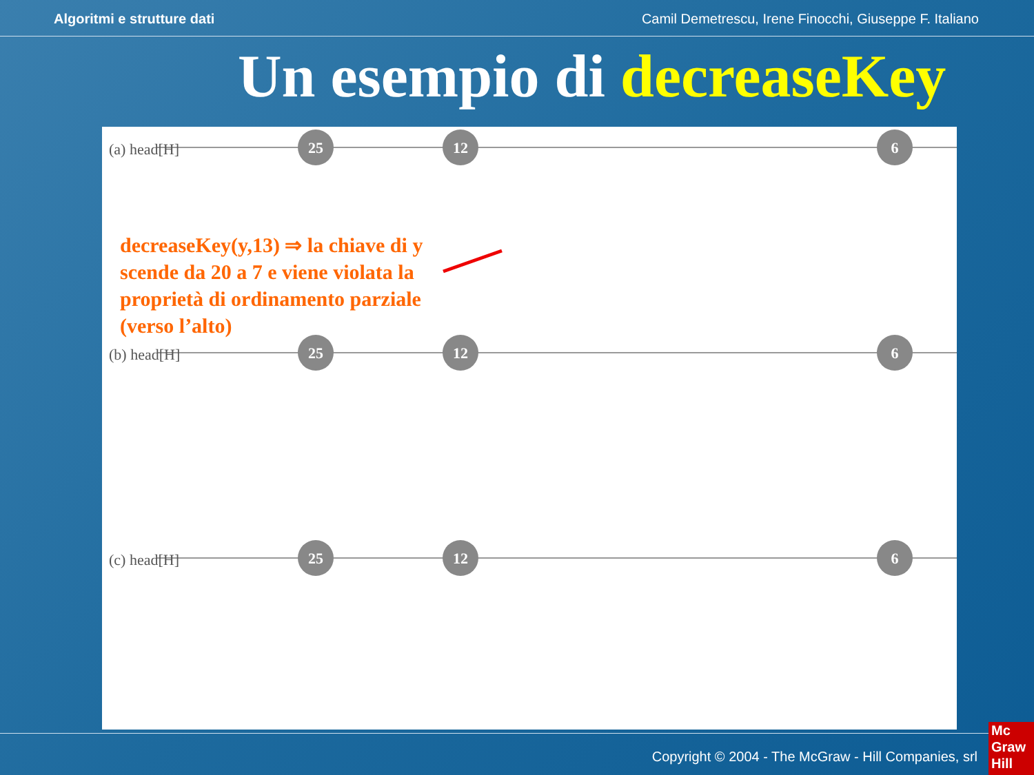Algoritmi e strutture dati Camil Demetrescu, Irene Finocchi, Giuseppe F. Italiano
Un esempio di decreaseKey
(a) head[H]
(b) head[H]
(c) head[H]
25
12
6
25
12
6
25
12
6
decreaseKey(y,13) ⇒ la chiave di y scende da 20 a 7 e viene violata la proprietà di ordinamento parziale (verso l’alto)
Copyright © 2004 - The McGraw - Hill Companies, srl
Mc Graw Hill